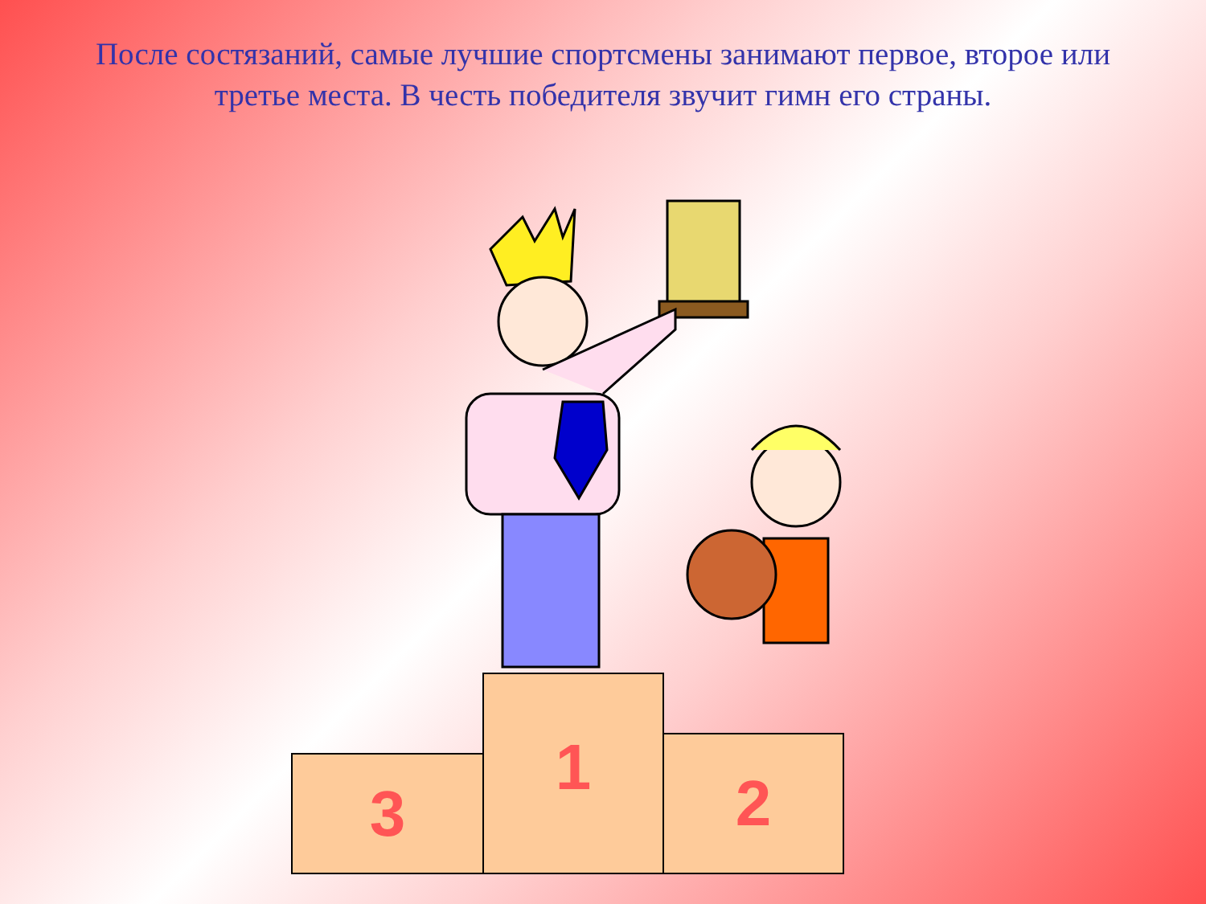После состязаний, самые лучшие спортсмены занимают первое, второе или третье места. В честь победителя звучит гимн его страны.
3
1
2